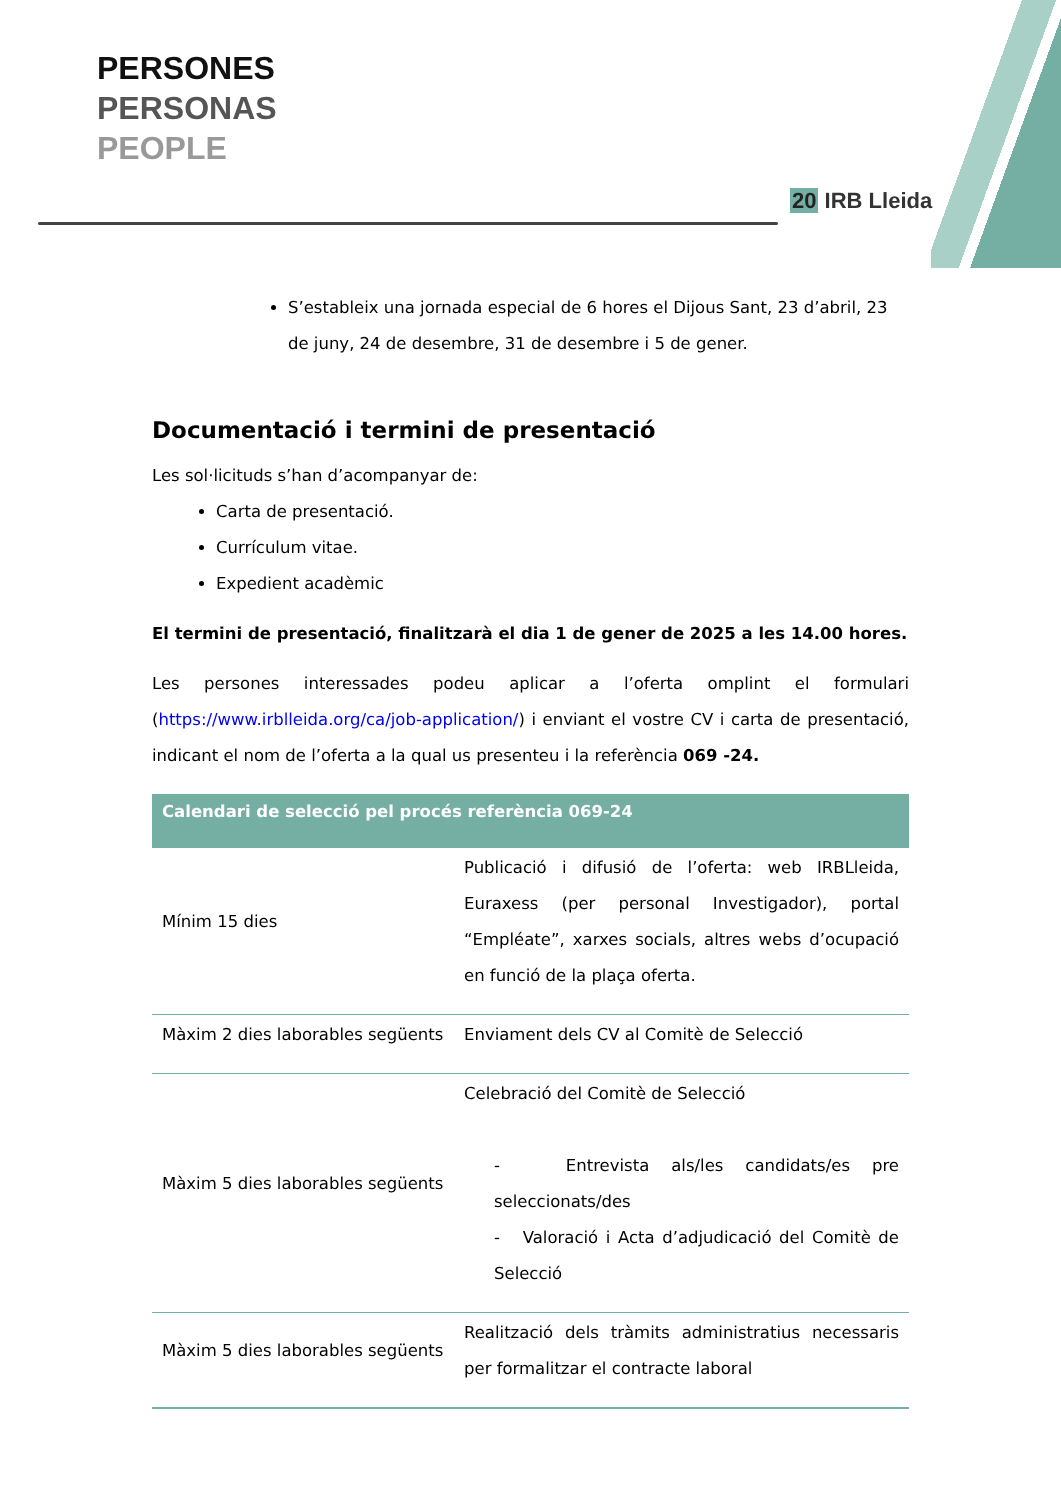PERSONES
PERSONAS
PEOPLE
20 IRB Lleida
S’estableix una jornada especial de 6 hores el Dijous Sant, 23 d’abril, 23 de juny, 24 de desembre, 31 de desembre i 5 de gener.
Documentació i termini de presentació
Les sol·licituds s’han d’acompanyar de:
Carta de presentació.
Currículum vitae.
Expedient acadèmic
El termini de presentació, finalitzarà el dia 1 de gener de 2025 a les 14.00 hores.
Les persones interessades podeu aplicar a l’oferta omplint el formulari (https://www.irblleida.org/ca/job-application/) i enviant el vostre CV i carta de presentació, indicant el nom de l’oferta a la qual us presenteu i la referència 069 -24.
| Calendari de selecció pel procés referència 069-24 | |
| --- | --- |
| Mínim 15 dies | Publicació i difusió de l’oferta: web IRBLleida, Euraxess (per personal Investigador), portal “Empléate”, xarxes socials, altres webs d’ocupació en funció de la plaça oferta. |
| Màxim 2 dies laborables següents | Enviament dels CV al Comitè de Selecció |
| Màxim 5 dies laborables següents | Celebració del Comitè de Selecció - Entrevista als/les candidats/es pre seleccionats/des - Valoració i Acta d’adjudicació del Comitè de Selecció |
| Màxim 5 dies laborables següents | Realització dels tràmits administratius necessaris per formalitzar el contracte laboral |